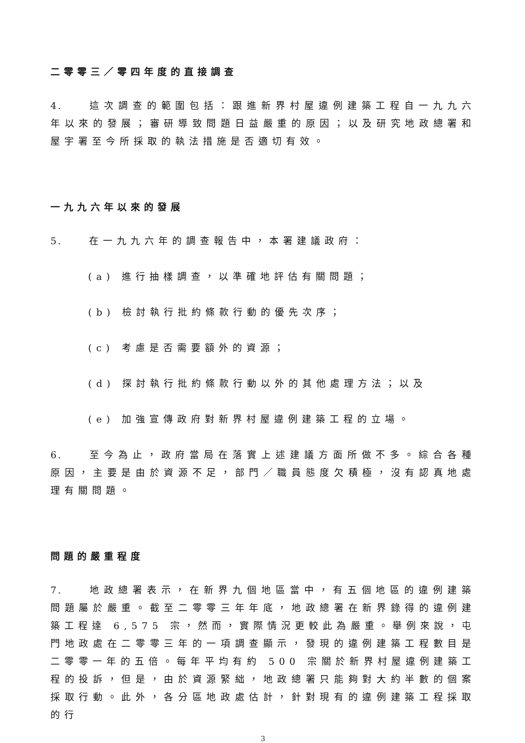二零零三／零四年度的直接調查
4. 這次調查的範圍包括：跟進新界村屋違例建築工程自一九九六年以來的發展；審研導致問題日益嚴重的原因；以及研究地政總署和屋宇署至今所採取的執法措施是否適切有效。
一九九六年以來的發展
5. 在一九九六年的調查報告中，本署建議政府：
(a) 進行抽樣調查，以準確地評估有關問題；
(b) 檢討執行批約條款行動的優先次序；
(c) 考慮是否需要額外的資源；
(d) 探討執行批約條款行動以外的其他處理方法；以及
(e) 加強宣傳政府對新界村屋違例建築工程的立場。
6. 至今為止，政府當局在落實上述建議方面所做不多。綜合各種原因，主要是由於資源不足，部門／職員態度欠積極，沒有認真地處理有關問題。
問題的嚴重程度
7. 地政總署表示，在新界九個地區當中，有五個地區的違例建築問題屬於嚴重。截至二零零三年年底，地政總署在新界錄得的違例建築工程達 6,575 宗，然而，實際情況更較此為嚴重。舉例來說，屯門地政處在二零零三年的一項調查顯示，發現的違例建築工程數目是二零零一年的五倍。每年平均有約 500 宗關於新界村屋違例建築工程的投訴，但是，由於資源緊絀，地政總署只能夠對大約半數的個案採取行動。此外，各分區地政處估計，針對現有的違例建築工程採取的行
3